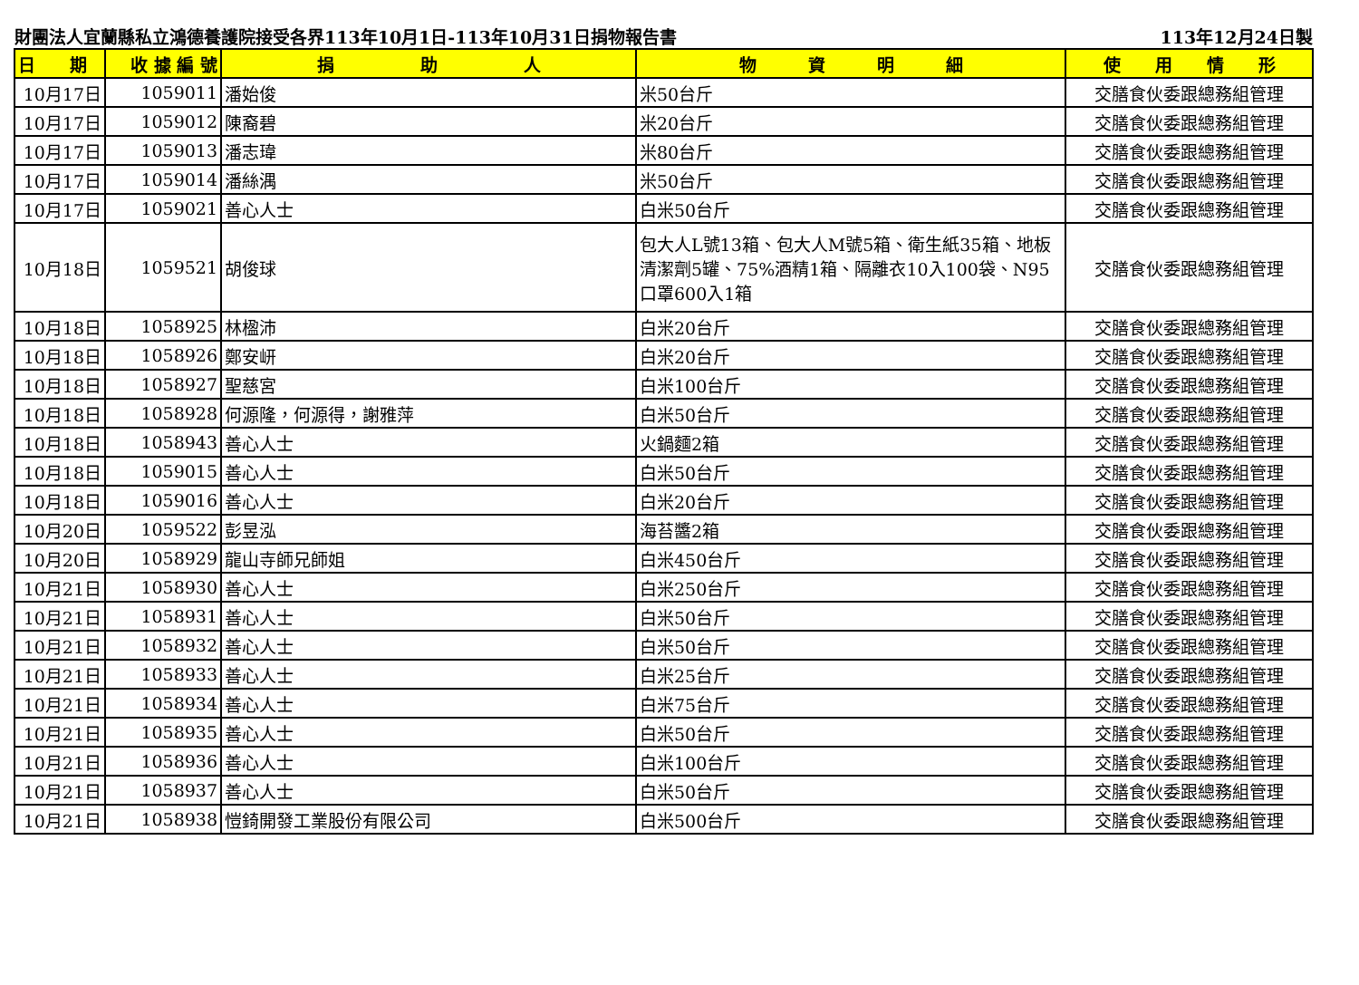財團法人宜蘭縣私立鴻德養護院接受各界113年10月1日-113年10月31日捐物報告書 113年12月24日製
| 日 期 | 收 據 編 號 | 捐 助 人 | 物 資 明 細 | 使 用 情 形 |
| --- | --- | --- | --- | --- |
| 10月17日 | 1059011 | 潘始俊 | 米50台斤 | 交膳食伙委跟總務組管理 |
| 10月17日 | 1059012 | 陳裔碧 | 米20台斤 | 交膳食伙委跟總務組管理 |
| 10月17日 | 1059013 | 潘志瑋 | 米80台斤 | 交膳食伙委跟總務組管理 |
| 10月17日 | 1059014 | 潘絲湡 | 米50台斤 | 交膳食伙委跟總務組管理 |
| 10月17日 | 1059021 | 善心人士 | 白米50台斤 | 交膳食伙委跟總務組管理 |
| 10月18日 | 1059521 | 胡俊球 | 包大人L號13箱、包大人M號5箱、衛生紙35箱、地板清潔劑5罐、75%酒精1箱、隔離衣10入100袋、N95口罩600入1箱 | 交膳食伙委跟總務組管理 |
| 10月18日 | 1058925 | 林楹沛 | 白米20台斤 | 交膳食伙委跟總務組管理 |
| 10月18日 | 1058926 | 鄭安岍 | 白米20台斤 | 交膳食伙委跟總務組管理 |
| 10月18日 | 1058927 | 聖慈宮 | 白米100台斤 | 交膳食伙委跟總務組管理 |
| 10月18日 | 1058928 | 何源隆，何源得，謝雅萍 | 白米50台斤 | 交膳食伙委跟總務組管理 |
| 10月18日 | 1058943 | 善心人士 | 火鍋麵2箱 | 交膳食伙委跟總務組管理 |
| 10月18日 | 1059015 | 善心人士 | 白米50台斤 | 交膳食伙委跟總務組管理 |
| 10月18日 | 1059016 | 善心人士 | 白米20台斤 | 交膳食伙委跟總務組管理 |
| 10月20日 | 1059522 | 彭昱泓 | 海苔醬2箱 | 交膳食伙委跟總務組管理 |
| 10月20日 | 1058929 | 龍山寺師兄師姐 | 白米450台斤 | 交膳食伙委跟總務組管理 |
| 10月21日 | 1058930 | 善心人士 | 白米250台斤 | 交膳食伙委跟總務組管理 |
| 10月21日 | 1058931 | 善心人士 | 白米50台斤 | 交膳食伙委跟總務組管理 |
| 10月21日 | 1058932 | 善心人士 | 白米50台斤 | 交膳食伙委跟總務組管理 |
| 10月21日 | 1058933 | 善心人士 | 白米25台斤 | 交膳食伙委跟總務組管理 |
| 10月21日 | 1058934 | 善心人士 | 白米75台斤 | 交膳食伙委跟總務組管理 |
| 10月21日 | 1058935 | 善心人士 | 白米50台斤 | 交膳食伙委跟總務組管理 |
| 10月21日 | 1058936 | 善心人士 | 白米100台斤 | 交膳食伙委跟總務組管理 |
| 10月21日 | 1058937 | 善心人士 | 白米50台斤 | 交膳食伙委跟總務組管理 |
| 10月21日 | 1058938 | 愷錡開發工業股份有限公司 | 白米500台斤 | 交膳食伙委跟總務組管理 |